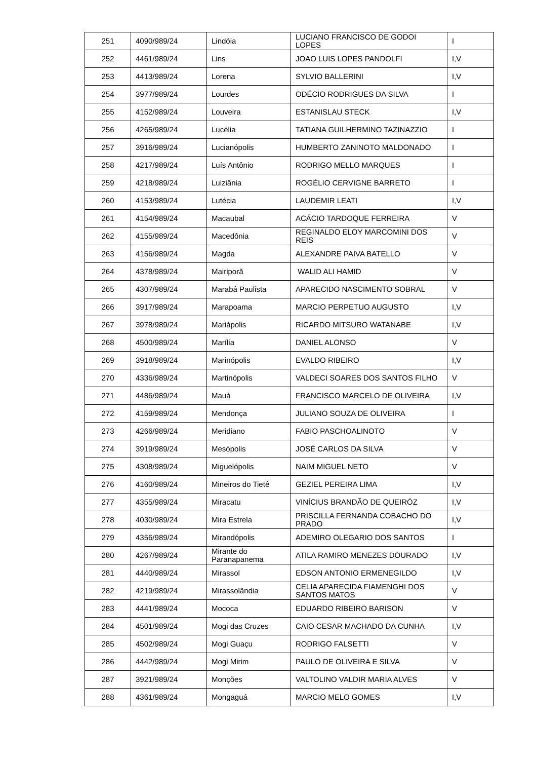| 251 | 4090/989/24 | Lindóia | LUCIANO FRANCISCO DE GODOI LOPES | I |
| 252 | 4461/989/24 | Lins | JOAO LUIS LOPES PANDOLFI | I,V |
| 253 | 4413/989/24 | Lorena | SYLVIO BALLERINI | I,V |
| 254 | 3977/989/24 | Lourdes | ODÉCIO RODRIGUES DA SILVA | I |
| 255 | 4152/989/24 | Louveira | ESTANISLAU STECK | I,V |
| 256 | 4265/989/24 | Lucélia | TATIANA GUILHERMINO TAZINAZZIO | I |
| 257 | 3916/989/24 | Lucianópolis | HUMBERTO ZANINOTO MALDONADO | I |
| 258 | 4217/989/24 | Luís Antônio | RODRIGO MELLO MARQUES | I |
| 259 | 4218/989/24 | Luiziânia | ROGÉLIO CERVIGNE BARRETO | I |
| 260 | 4153/989/24 | Lutécia | LAUDEMIR LEATI | I,V |
| 261 | 4154/989/24 | Macaubal | ACÁCIO TARDOQUE FERREIRA | V |
| 262 | 4155/989/24 | Macedônia | REGINALDO ELOY MARCOMINI DOS REIS | V |
| 263 | 4156/989/24 | Magda | ALEXANDRE PAIVA BATELLO | V |
| 264 | 4378/989/24 | Mairiporã | WALID ALI HAMID | V |
| 265 | 4307/989/24 | Marabá Paulista | APARECIDO NASCIMENTO SOBRAL | V |
| 266 | 3917/989/24 | Marapoama | MARCIO PERPETUO AUGUSTO | I,V |
| 267 | 3978/989/24 | Mariápolis | RICARDO MITSURO WATANABE | I,V |
| 268 | 4500/989/24 | Marília | DANIEL ALONSO | V |
| 269 | 3918/989/24 | Marinópolis | EVALDO RIBEIRO | I,V |
| 270 | 4336/989/24 | Martinópolis | VALDECI SOARES DOS SANTOS FILHO | V |
| 271 | 4486/989/24 | Mauá | FRANCISCO MARCELO DE OLIVEIRA | I,V |
| 272 | 4159/989/24 | Mendonça | JULIANO SOUZA DE OLIVEIRA | I |
| 273 | 4266/989/24 | Meridiano | FABIO PASCHOALINOTO | V |
| 274 | 3919/989/24 | Mesópolis | JOSÉ CARLOS DA SILVA | V |
| 275 | 4308/989/24 | Miguelópolis | NAIM MIGUEL NETO | V |
| 276 | 4160/989/24 | Mineiros do Tietê | GEZIEL PEREIRA LIMA | I,V |
| 277 | 4355/989/24 | Miracatu | VINÍCIUS BRANDÃO DE QUEIRÓZ | I,V |
| 278 | 4030/989/24 | Mira Estrela | PRISCILLA FERNANDA COBACHO DO PRADO | I,V |
| 279 | 4356/989/24 | Mirandópolis | ADEMIRO OLEGARIO DOS SANTOS | I |
| 280 | 4267/989/24 | Mirante do Paranapanema | ATILA RAMIRO MENEZES DOURADO | I,V |
| 281 | 4440/989/24 | Mirassol | EDSON ANTONIO ERMENEGILDO | I,V |
| 282 | 4219/989/24 | Mirassolândia | CELIA APARECIDA FIAMENGHI DOS SANTOS MATOS | V |
| 283 | 4441/989/24 | Mococa | EDUARDO RIBEIRO BARISON | V |
| 284 | 4501/989/24 | Mogi das Cruzes | CAIO CESAR MACHADO DA CUNHA | I,V |
| 285 | 4502/989/24 | Mogi Guaçu | RODRIGO FALSETTI | V |
| 286 | 4442/989/24 | Mogi Mirim | PAULO DE OLIVEIRA E SILVA | V |
| 287 | 3921/989/24 | Monções | VALTOLINO VALDIR MARIA ALVES | V |
| 288 | 4361/989/24 | Mongaguá | MARCIO MELO GOMES | I,V |